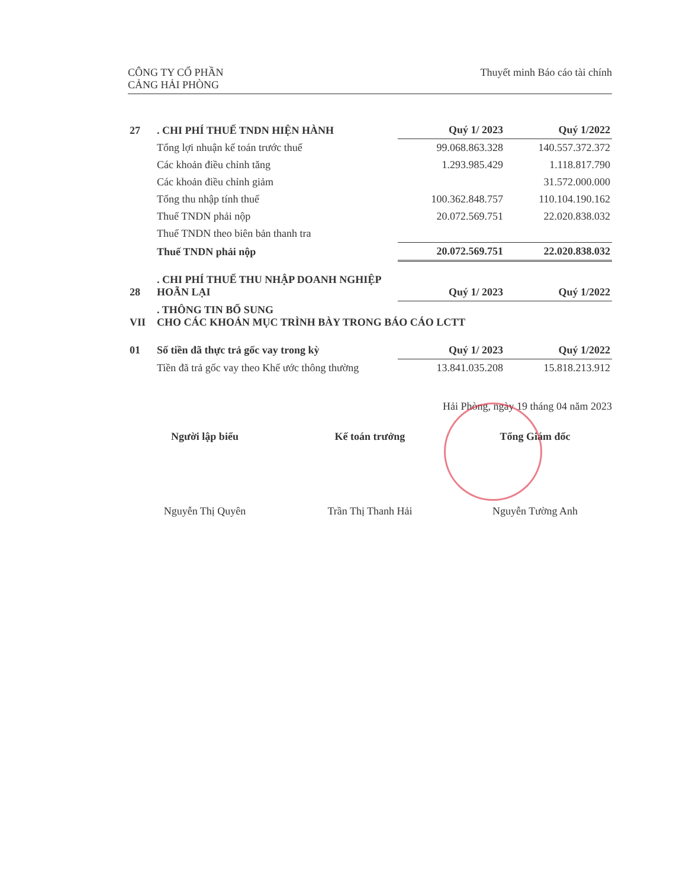CÔNG TY CỔ PHẦN
CẢNG HẢI PHÒNG
Thuyết minh Báo cáo tài chính
| 27 | . CHI PHÍ THUẾ TNDN HIỆN HÀNH | Quý 1/ 2023 | Quý 1/2022 |
| | Tổng lợi nhuận kế toán trước thuế | 99.068.863.328 | 140.557.372.372 |
| | Các khoản điều chỉnh tăng | 1.293.985.429 | 1.118.817.790 |
| | Các khoản điều chỉnh giảm | | 31.572.000.000 |
| | Tổng thu nhập tính thuế | 100.362.848.757 | 110.104.190.162 |
| | Thuế TNDN phải nộp | 20.072.569.751 | 22.020.838.032 |
| | Thuế TNDN theo biên bản thanh tra | | |
| | Thuế TNDN phải nộp | 20.072.569.751 | 22.020.838.032 |
| 28 | . CHI PHÍ THUẾ THU NHẬP DOANH NGHIỆP HOÃN LẠI | Quý 1/ 2023 | Quý 1/2022 |
| VII | . THÔNG TIN BỔ SUNG CHO CÁC KHOẢN MỤC TRÌNH BÀY TRONG BÁO CÁO LCTT | | |
| 01 | Số tiền đã thực trả gốc vay trong kỳ | Quý 1/ 2023 | Quý 1/2022 |
| | Tiền đã trả gốc vay theo Khế ước thông thường | 13.841.035.208 | 15.818.213.912 |
Hải Phòng, ngày 19 tháng 04 năm 2023
Người lập biểu
Nguyễn Thị Quyên
Kế toán trưởng
Trần Thị Thanh Hải
Tổng Giám đốc
Nguyễn Tường Anh